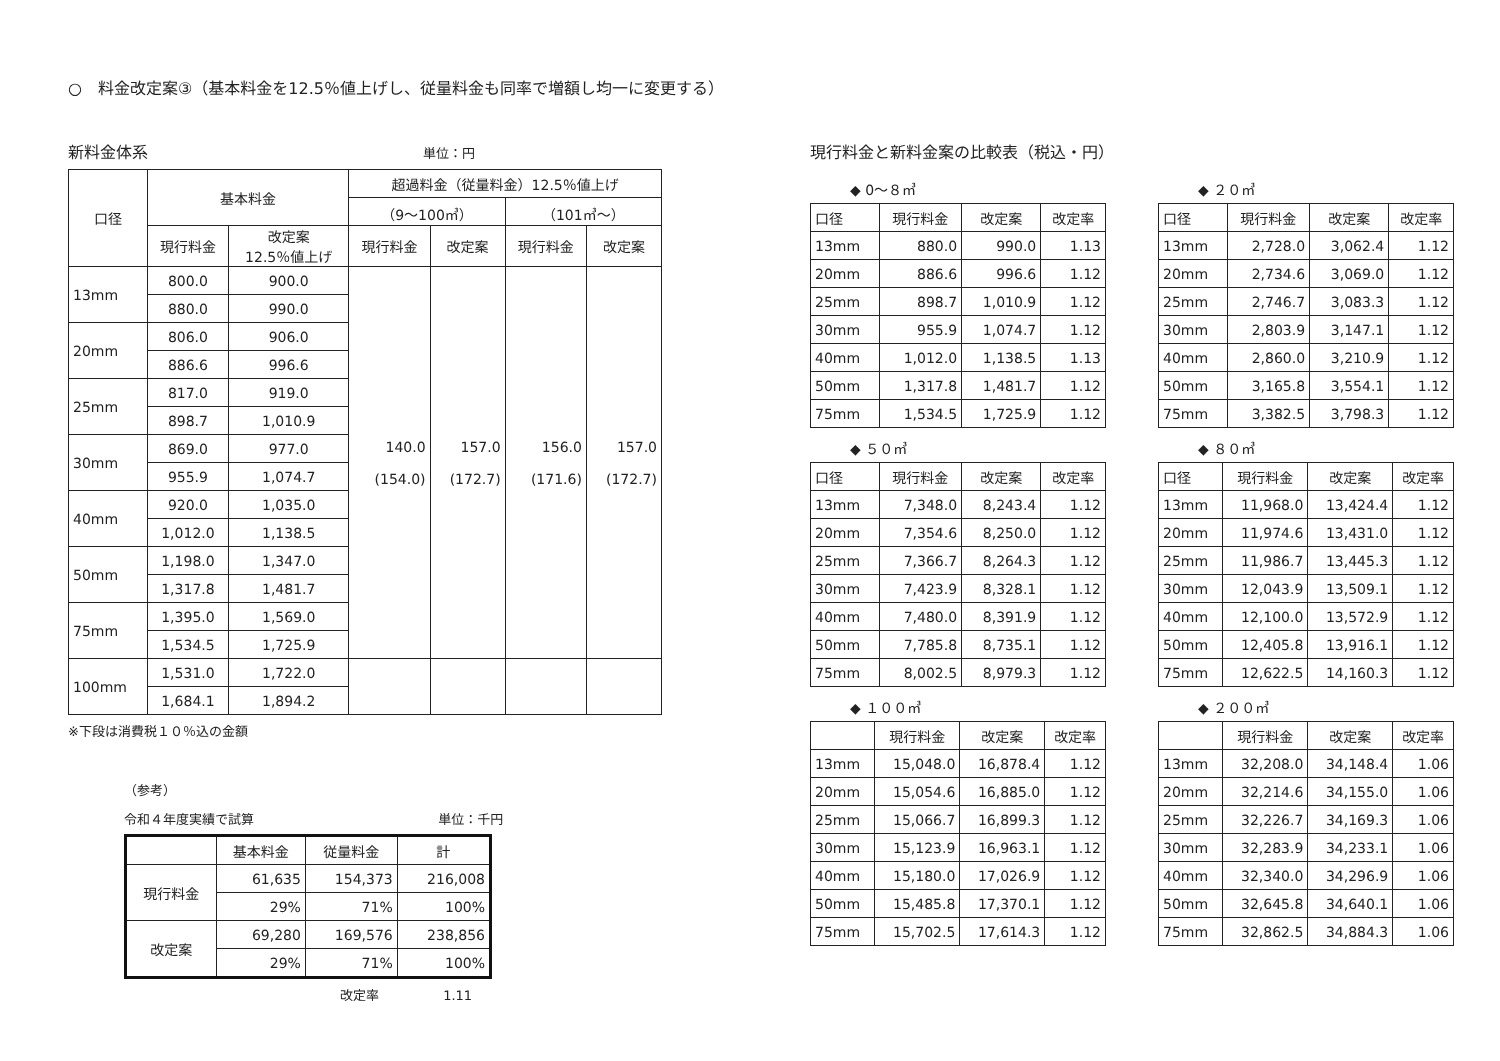○　料金改定案③（基本料金を12.5％値上げし、従量料金も同率で増額し均一に変更する）
新料金体系 単位：円
| 口径 | 基本料金 | | 超過料金（従量料金）12.5％値上げ | | | |
| --- | --- | --- | --- | --- | --- | --- |
| | | | （9～100㎥） | | （101㎥～） | |
| | 現行料金 | 改定案 12.5％値上げ | 現行料金 | 改定案 | 現行料金 | 改定案 |
| 13mm | 800.0 | 900.0 | 140.0 (154.0) | 157.0 (172.7) | 156.0 (171.6) | 157.0 (172.7) |
| | 880.0 | 990.0 | | | | |
| 20mm | 806.0 | 906.0 | | | | |
| | 886.6 | 996.6 | | | | |
| 25mm | 817.0 | 919.0 | | | | |
| | 898.7 | 1,010.9 | | | | |
| 30mm | 869.0 | 977.0 | | | | |
| | 955.9 | 1,074.7 | | | | |
| 40mm | 920.0 | 1,035.0 | | | | |
| | 1,012.0 | 1,138.5 | | | | |
| 50mm | 1,198.0 | 1,347.0 | | | | |
| | 1,317.8 | 1,481.7 | | | | |
| 75mm | 1,395.0 | 1,569.0 | | | | |
| | 1,534.5 | 1,725.9 | | | | |
| 100mm | 1,531.0 | 1,722.0 | | | | |
| | 1,684.1 | 1,894.2 | | | | |
※下段は消費税１０％込の金額
（参考）
令和４年度実績で試算 単位：千円
| | 基本料金 | 従量料金 | 計 |
| 現行料金 | 61,635 | 154,373 | 216,008 |
| | 29% | 71% | 100% |
| 改定案 | 69,280 | 169,576 | 238,856 |
| | 29% | 71% | 100% |
改定率 1.11
現行料金と新料金案の比較表（税込・円）
◆ 0～８㎥
| 口径 | 現行料金 | 改定案 | 改定率 |
| 13mm | 880.0 | 990.0 | 1.13 |
| 20mm | 886.6 | 996.6 | 1.12 |
| 25mm | 898.7 | 1,010.9 | 1.12 |
| 30mm | 955.9 | 1,074.7 | 1.12 |
| 40mm | 1,012.0 | 1,138.5 | 1.13 |
| 50mm | 1,317.8 | 1,481.7 | 1.12 |
| 75mm | 1,534.5 | 1,725.9 | 1.12 |
◆ ２０㎥
| 口径 | 現行料金 | 改定案 | 改定率 |
| 13mm | 2,728.0 | 3,062.4 | 1.12 |
| 20mm | 2,734.6 | 3,069.0 | 1.12 |
| 25mm | 2,746.7 | 3,083.3 | 1.12 |
| 30mm | 2,803.9 | 3,147.1 | 1.12 |
| 40mm | 2,860.0 | 3,210.9 | 1.12 |
| 50mm | 3,165.8 | 3,554.1 | 1.12 |
| 75mm | 3,382.5 | 3,798.3 | 1.12 |
◆ ５０㎥
| 口径 | 現行料金 | 改定案 | 改定率 |
| 13mm | 7,348.0 | 8,243.4 | 1.12 |
| 20mm | 7,354.6 | 8,250.0 | 1.12 |
| 25mm | 7,366.7 | 8,264.3 | 1.12 |
| 30mm | 7,423.9 | 8,328.1 | 1.12 |
| 40mm | 7,480.0 | 8,391.9 | 1.12 |
| 50mm | 7,785.8 | 8,735.1 | 1.12 |
| 75mm | 8,002.5 | 8,979.3 | 1.12 |
◆ ８０㎥
| 口径 | 現行料金 | 改定案 | 改定率 |
| 13mm | 11,968.0 | 13,424.4 | 1.12 |
| 20mm | 11,974.6 | 13,431.0 | 1.12 |
| 25mm | 11,986.7 | 13,445.3 | 1.12 |
| 30mm | 12,043.9 | 13,509.1 | 1.12 |
| 40mm | 12,100.0 | 13,572.9 | 1.12 |
| 50mm | 12,405.8 | 13,916.1 | 1.12 |
| 75mm | 12,622.5 | 14,160.3 | 1.12 |
◆ １００㎥
| | 現行料金 | 改定案 | 改定率 |
| 13mm | 15,048.0 | 16,878.4 | 1.12 |
| 20mm | 15,054.6 | 16,885.0 | 1.12 |
| 25mm | 15,066.7 | 16,899.3 | 1.12 |
| 30mm | 15,123.9 | 16,963.1 | 1.12 |
| 40mm | 15,180.0 | 17,026.9 | 1.12 |
| 50mm | 15,485.8 | 17,370.1 | 1.12 |
| 75mm | 15,702.5 | 17,614.3 | 1.12 |
◆ ２００㎥
| | 現行料金 | 改定案 | 改定率 |
| 13mm | 32,208.0 | 34,148.4 | 1.06 |
| 20mm | 32,214.6 | 34,155.0 | 1.06 |
| 25mm | 32,226.7 | 34,169.3 | 1.06 |
| 30mm | 32,283.9 | 34,233.1 | 1.06 |
| 40mm | 32,340.0 | 34,296.9 | 1.06 |
| 50mm | 32,645.8 | 34,640.1 | 1.06 |
| 75mm | 32,862.5 | 34,884.3 | 1.06 |